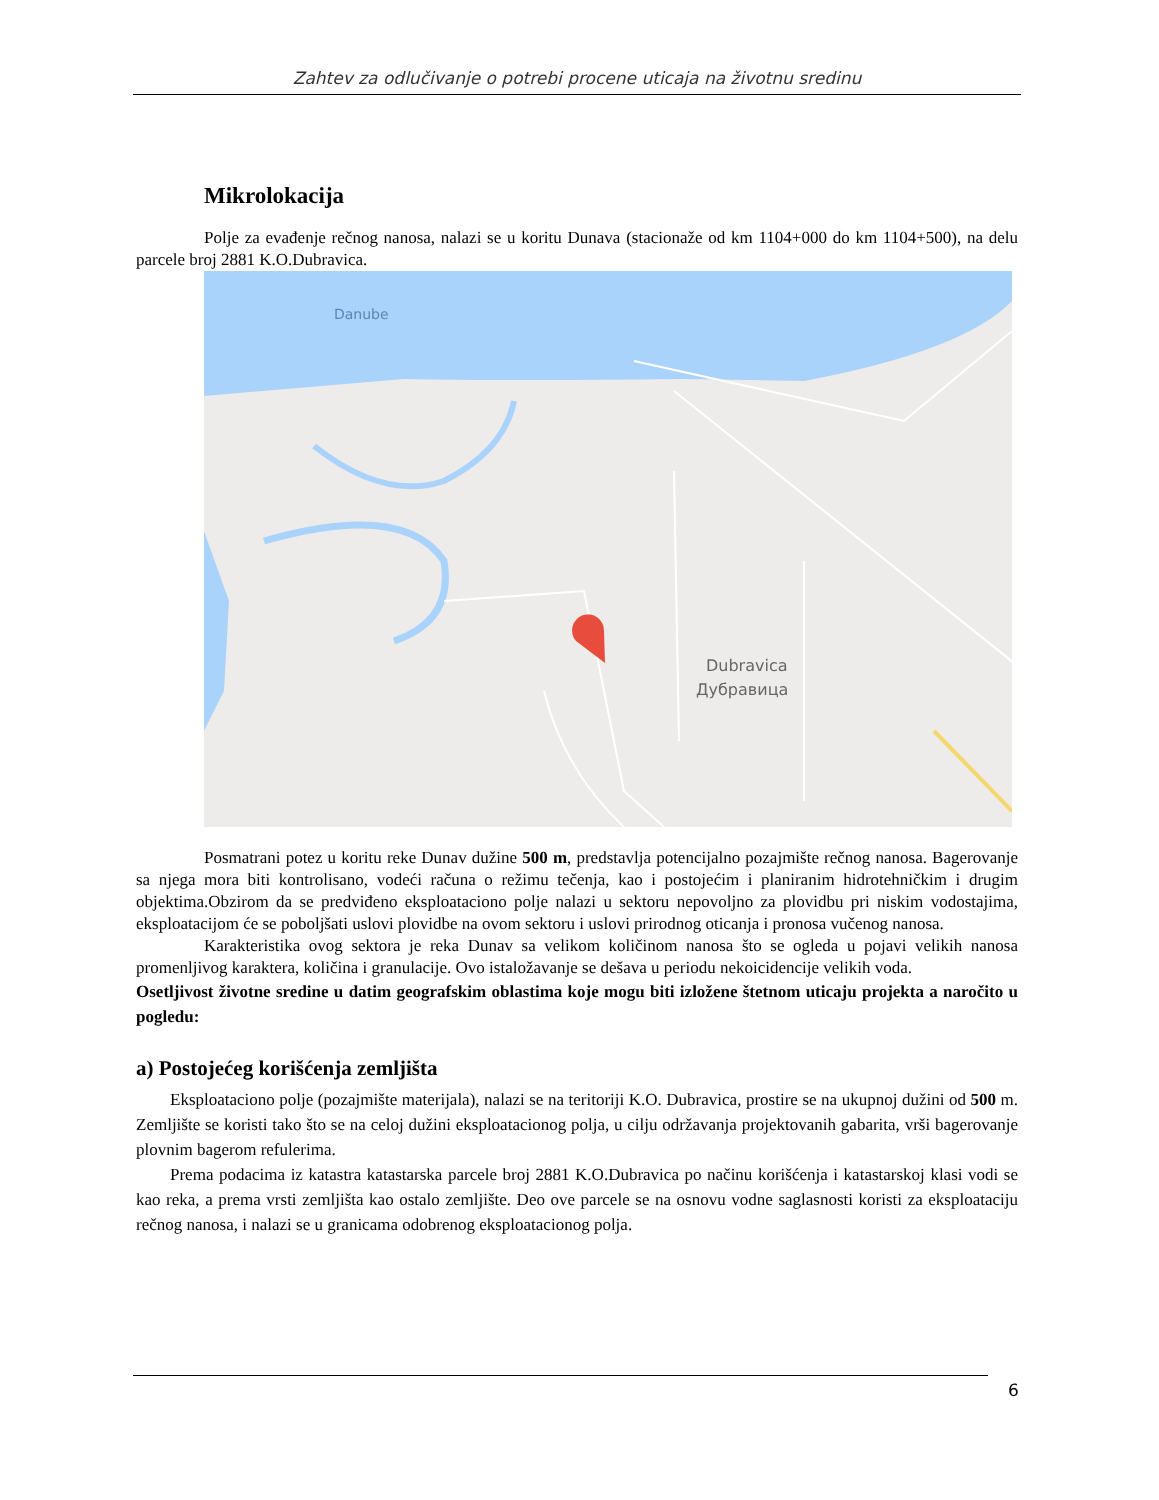Zahtev za odlučivanje o potrebi procene uticaja na životnu sredinu
Mikrolokacija
Polje za evađenje rečnog nanosa, nalazi se u koritu Dunava (stacionaže od km 1104+000 do km 1104+500), na delu parcele broj 2881 K.O.Dubravica.
Danube
Dubravica
Дубравица
Posmatrani potez u koritu reke Dunav dužine 500 m, predstavlja potencijalno pozajmište rečnog nanosa. Bagerovanje sa njega mora biti kontrolisano, vodeći računa o režimu tečenja, kao i postojećim i planiranim hidrotehničkim i drugim objektima.Obzirom da se predviđeno eksploataciono polje nalazi u sektoru nepovoljno za plovidbu pri niskim vodostajima, eksploatacijom će se poboljšati uslovi plovidbe na ovom sektoru i uslovi prirodnog oticanja i pronosa vučenog nanosa.
Karakteristika ovog sektora je reka Dunav sa velikom količinom nanosa što se ogleda u pojavi velikih nanosa promenljivog karaktera, količina i granulacije. Ovo istaložavanje se dešava u periodu nekoicidencije velikih voda.
Osetljivost životne sredine u datim geografskim oblastima koje mogu biti izložene štetnom uticaju projekta a naročito u pogledu:
a) Postojećeg korišćenja zemljišta
Eksploataciono polje (pozajmište materijala), nalazi se na teritoriji K.O. Dubravica, prostire se na ukupnoj dužini od 500 m. Zemljište se koristi tako što se na celoj dužini eksploatacionog polja, u cilju održavanja projektovanih gabarita, vrši bagerovanje plovnim bagerom refulerima.
Prema podacima iz katastra katastarska parcele broj 2881 K.O.Dubravica po načinu korišćenja i katastarskoj klasi vodi se kao reka, a prema vrsti zemljišta kao ostalo zemljište. Deo ove parcele se na osnovu vodne saglasnosti koristi za eksploataciju rečnog nanosa, i nalazi se u granicama odobrenog eksploatacionog polja.
6